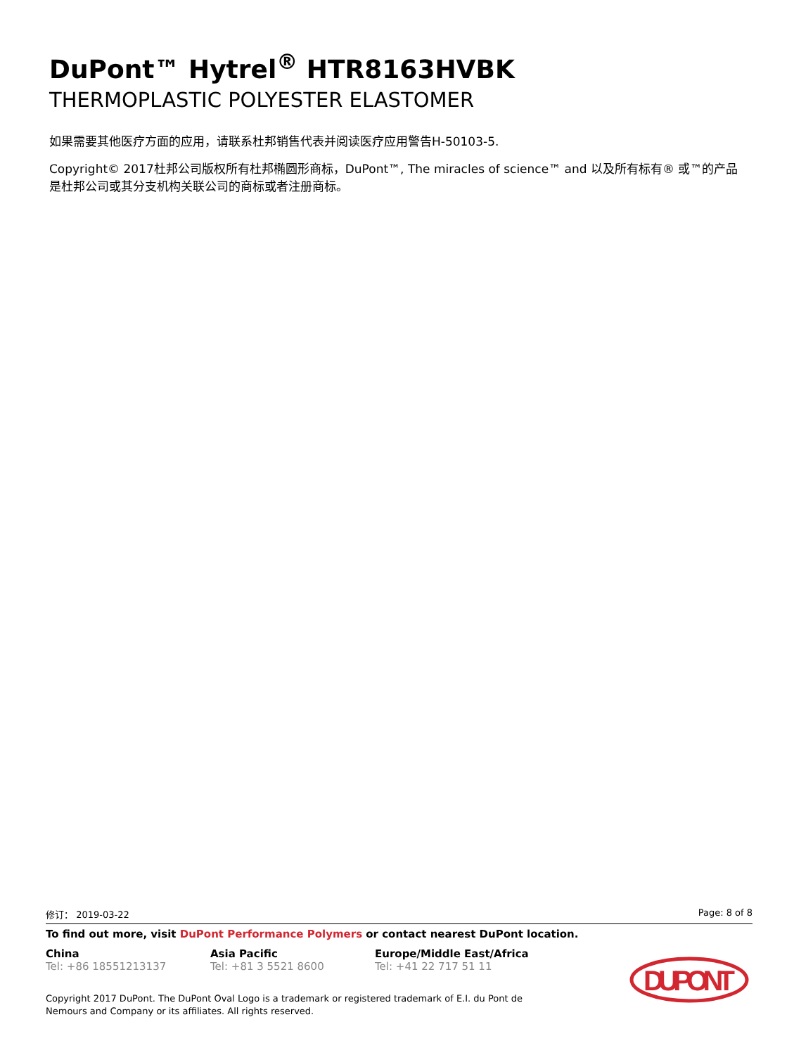DuPont™ Hytrel<sup>®</sup> HTR8163HVBK
THERMOPLASTIC POLYESTER ELASTOMER
如果需要其他医疗方面的应用，请联系杜邦销售代表并阅读医疗应用警告H-50103-5.
Copyright© 2017杜邦公司版权所有杜邦椭圆形商标，DuPont™, The miracles of science™ and 以及所有标有® 或™的产品是杜邦公司或其分支机构关联公司的商标或者注册商标。
修订： 2019-03-22 Page: 8 of 8
To find out more, visit DuPont Performance Polymers or contact nearest DuPont location.
China
Tel: +86 18551213137
Asia Pacific
Tel: +81 3 5521 8600
Europe/Middle East/Africa
Tel: +41 22 717 51 11
Copyright 2017 DuPont. The DuPont Oval Logo is a trademark or registered trademark of E.I. du Pont de Nemours and Company or its affiliates. All rights reserved.
DUPONT